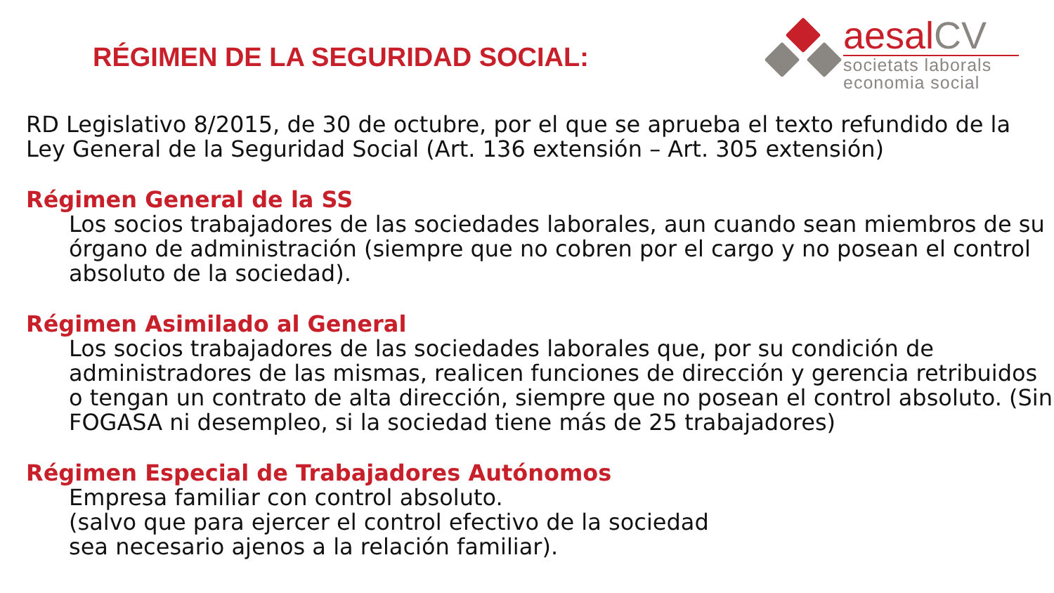RÉGIMEN DE LA SEGURIDAD SOCIAL:
aesalCV
societats laborals
economia social
RD Legislativo 8/2015, de 30 de octubre, por el que se aprueba el texto refundido de la Ley General de la Seguridad Social (Art. 136 extensión – Art. 305 extensión)
Régimen General de la SS
Los socios trabajadores de las sociedades laborales, aun cuando sean miembros de su órgano de administración (siempre que no cobren por el cargo y no posean el control absoluto de la sociedad).
Régimen Asimilado al General
Los socios trabajadores de las sociedades laborales que, por su condición de administradores de las mismas, realicen funciones de dirección y gerencia retribuidos o tengan un contrato de alta dirección, siempre que no posean el control absoluto. (Sin FOGASA ni desempleo, si la sociedad tiene más de 25 trabajadores)
Régimen Especial de Trabajadores Autónomos
Empresa familiar con control absoluto.
(salvo que para ejercer el control efectivo de la sociedad
sea necesario ajenos a la relación familiar).